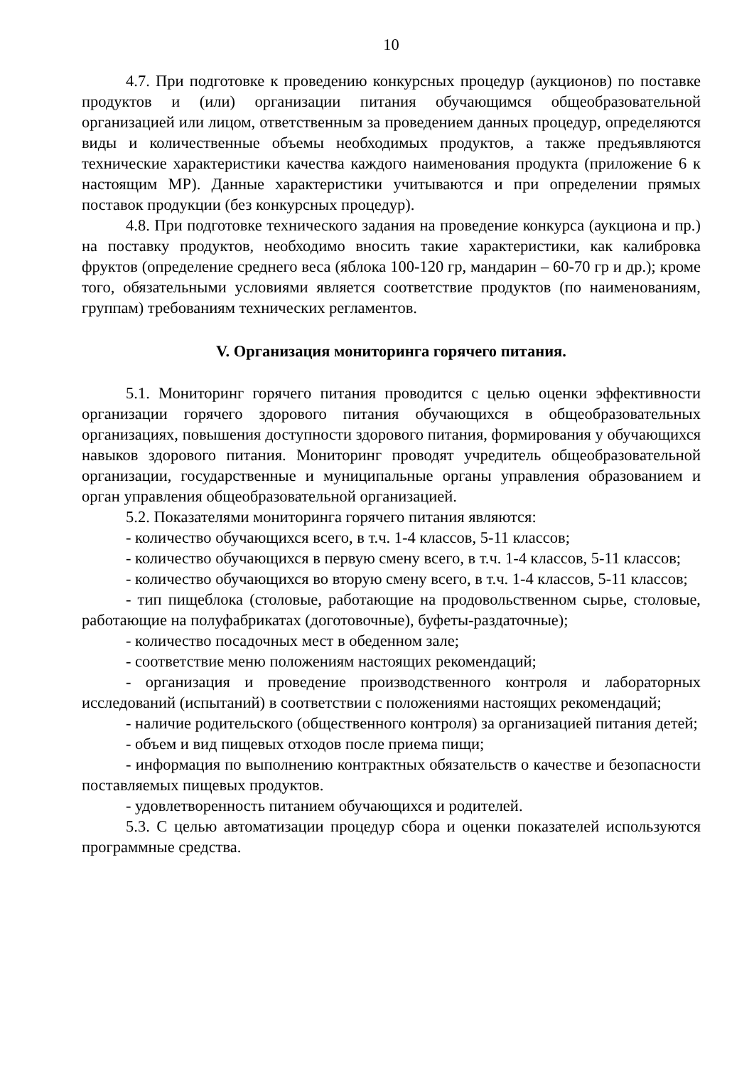10
4.7. При подготовке к проведению конкурсных процедур (аукционов) по поставке продуктов и (или) организации питания обучающимся общеобразовательной организацией или лицом, ответственным за проведением данных процедур, определяются виды и количественные объемы необходимых продуктов, а также предъявляются технические характеристики качества каждого наименования продукта (приложение 6 к настоящим МР). Данные характеристики учитываются и при определении прямых поставок продукции (без конкурсных процедур).
4.8. При подготовке технического задания на проведение конкурса (аукциона и пр.) на поставку продуктов, необходимо вносить такие характеристики, как калибровка фруктов (определение среднего веса (яблока 100-120 гр, мандарин – 60-70 гр и др.); кроме того, обязательными условиями является соответствие продуктов (по наименованиям, группам) требованиям технических регламентов.
V. Организация мониторинга горячего питания.
5.1. Мониторинг горячего питания проводится с целью оценки эффективности организации горячего здорового питания обучающихся в общеобразовательных организациях, повышения доступности здорового питания, формирования у обучающихся навыков здорового питания. Мониторинг проводят учредитель общеобразовательной организации, государственные и муниципальные органы управления образованием и орган управления общеобразовательной организацией.
5.2. Показателями мониторинга горячего питания являются:
- количество обучающихся всего, в т.ч. 1-4 классов, 5-11 классов;
- количество обучающихся в первую смену всего, в т.ч. 1-4 классов, 5-11 классов;
- количество обучающихся во вторую смену всего, в т.ч. 1-4 классов, 5-11 классов;
- тип пищеблока (столовые, работающие на продовольственном сырье, столовые, работающие на полуфабрикатах (доготовочные), буфеты-раздаточные);
- количество посадочных мест в обеденном зале;
- соответствие меню положениям настоящих рекомендаций;
- организация и проведение производственного контроля и лабораторных исследований (испытаний) в соответствии с положениями настоящих рекомендаций;
- наличие родительского (общественного контроля) за организацией питания детей;
- объем и вид пищевых отходов после приема пищи;
- информация по выполнению контрактных обязательств о качестве и безопасности поставляемых пищевых продуктов.
- удовлетворенность питанием обучающихся и родителей.
5.3. С целью автоматизации процедур сбора и оценки показателей используются программные средства.